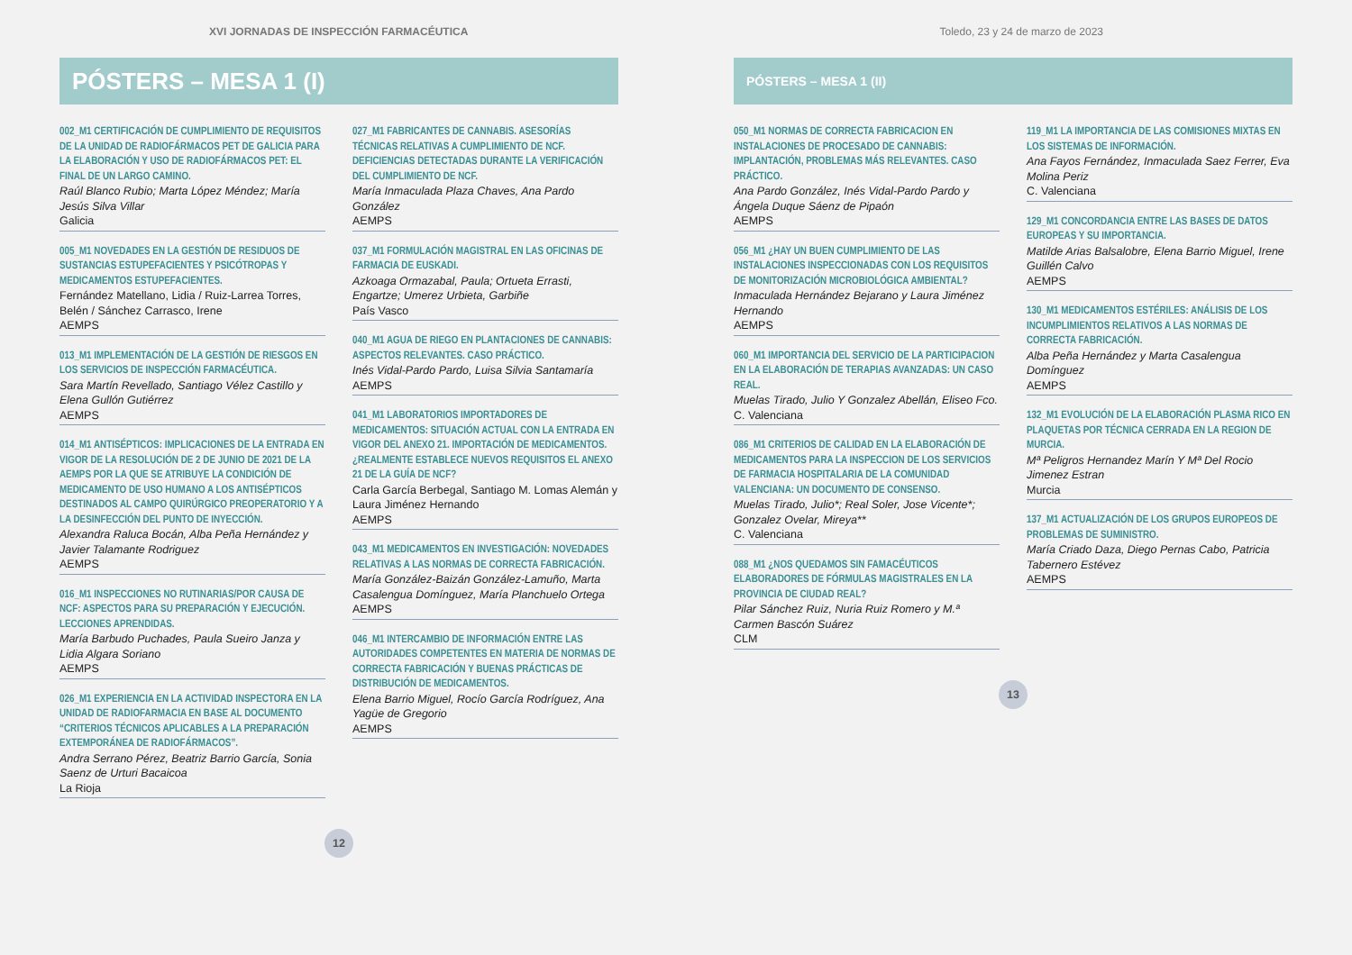XVI JORNADAS DE INSPECCIÓN FARMACÉUTICA
PÓSTERS – MESA 1 (I)
002_M1 CERTIFICACIÓN DE CUMPLIMIENTO DE REQUISITOS DE LA UNIDAD DE RADIOFÁRMACOS PET DE GALICIA PARA LA ELABORACIÓN Y USO DE RADIOFÁRMACOS PET: EL FINAL DE UN LARGO CAMINO.
Raúl Blanco Rubio; Marta López Méndez; María Jesús Silva Villar
Galicia
005_M1 NOVEDADES EN LA GESTIÓN DE RESIDUOS DE SUSTANCIAS ESTUPEFACIENTES Y PSICÓTROPAS Y MEDICAMENTOS ESTUPEFACIENTES.
Fernández Matellano, Lidia / Ruiz-Larrea Torres, Belén / Sánchez Carrasco, Irene
AEMPS
013_M1 IMPLEMENTACIÓN DE LA GESTIÓN DE RIESGOS EN LOS SERVICIOS DE INSPECCIÓN FARMACÉUTICA.
Sara Martín Revellado, Santiago Vélez Castillo y Elena Gullón Gutiérrez
AEMPS
014_M1 ANTISÉPTICOS: IMPLICACIONES DE LA ENTRADA EN VIGOR DE LA RESOLUCIÓN DE 2 DE JUNIO DE 2021 DE LA AEMPS POR LA QUE SE ATRIBUYE LA CONDICIÓN DE MEDICAMENTO DE USO HUMANO A LOS ANTISÉPTICOS DESTINADOS AL CAMPO QUIRÚRGICO PREOPERATORIO Y A LA DESINFECCIÓN DEL PUNTO DE INYECCIÓN.
Alexandra Raluca Bocán, Alba Peña Hernández y Javier Talamante Rodriguez
AEMPS
016_M1 INSPECCIONES NO RUTINARIAS/POR CAUSA DE NCF: ASPECTOS PARA SU PREPARACIÓN Y EJECUCIÓN. LECCIONES APRENDIDAS.
María Barbudo Puchades, Paula Sueiro Janza y Lidia Algara Soriano
AEMPS
026_M1 EXPERIENCIA EN LA ACTIVIDAD INSPECTORA EN LA UNIDAD DE RADIOFARMACIA EN BASE AL DOCUMENTO “CRITERIOS TÉCNICOS APLICABLES A LA PREPARACIÓN EXTEMPORÁNEA DE RADIOFÁRMACOS”.
Andra Serrano Pérez, Beatriz Barrio García, Sonia Saenz de Urturi Bacaicoa
La Rioja
027_M1 FABRICANTES DE CANNABIS. ASESORÍAS TÉCNICAS RELATIVAS A CUMPLIMIENTO DE NCF. DEFICIENCIAS DETECTADAS DURANTE LA VERIFICACIÓN DEL CUMPLIMIENTO DE NCF.
María Inmaculada Plaza Chaves, Ana Pardo González
AEMPS
037_M1 FORMULACIÓN MAGISTRAL EN LAS OFICINAS DE FARMACIA DE EUSKADI.
Azkoaga Ormazabal, Paula; Ortueta Errasti, Engartze; Umerez Urbieta, Garbiñe
País Vasco
040_M1 AGUA DE RIEGO EN PLANTACIONES DE CANNABIS: ASPECTOS RELEVANTES. CASO PRÁCTICO.
Inés Vidal-Pardo Pardo, Luisa Silvia Santamaría
AEMPS
041_M1 LABORATORIOS IMPORTADORES DE MEDICAMENTOS: SITUACIÓN ACTUAL CON LA ENTRADA EN VIGOR DEL ANEXO 21. IMPORTACIÓN DE MEDICAMENTOS. ¿REALMENTE ESTABLECE NUEVOS REQUISITOS EL ANEXO 21 DE LA GUÍA DE NCF?
Carla García Berbegal, Santiago M. Lomas Alemán y Laura Jiménez Hernando
AEMPS
043_M1 MEDICAMENTOS EN INVESTIGACIÓN: NOVEDADES RELATIVAS A LAS NORMAS DE CORRECTA FABRICACIÓN.
María González-Baizán González-Lamuño, Marta Casalengua Domínguez, María Planchuelo Ortega
AEMPS
046_M1 INTERCAMBIO DE INFORMACIÓN ENTRE LAS AUTORIDADES COMPETENTES EN MATERIA DE NORMAS DE CORRECTA FABRICACIÓN Y BUENAS PRÁCTICAS DE DISTRIBUCIÓN DE MEDICAMENTOS.
Elena Barrio Miguel, Rocío García Rodríguez, Ana Yagüe de Gregorio
AEMPS
12
Toledo, 23 y 24 de marzo de 2023
PÓSTERS – MESA 1 (II)
050_M1 NORMAS DE CORRECTA FABRICACION EN INSTALACIONES DE PROCESADO DE CANNABIS: IMPLANTACIÓN, PROBLEMAS MÁS RELEVANTES. CASO PRÁCTICO.
Ana Pardo González, Inés Vidal-Pardo Pardo y Ángela Duque Sáenz de Pipaón
AEMPS
056_M1 ¿HAY UN BUEN CUMPLIMIENTO DE LAS INSTALACIONES INSPECCIONADAS CON LOS REQUISITOS DE MONITORIZACIÓN MICROBIOLÓGICA AMBIENTAL?
Inmaculada Hernández Bejarano y Laura Jiménez Hernando
AEMPS
060_M1 IMPORTANCIA DEL SERVICIO DE LA PARTICIPACION EN LA ELABORACIÓN DE TERAPIAS AVANZADAS: UN CASO REAL.
Muelas Tirado, Julio Y Gonzalez Abellán, Eliseo Fco.
C. Valenciana
086_M1 CRITERIOS DE CALIDAD EN LA ELABORACIÓN DE MEDICAMENTOS PARA LA INSPECCION DE LOS SERVICIOS DE FARMACIA HOSPITALARIA DE LA COMUNIDAD VALENCIANA: UN DOCUMENTO DE CONSENSO.
Muelas Tirado, Julio*; Real Soler, Jose Vicente*; Gonzalez Ovelar, Mireya**
C. Valenciana
088_M1 ¿NOS QUEDAMOS SIN FAMACÉUTICOS ELABORADORES DE FÓRMULAS MAGISTRALES EN LA PROVINCIA DE CIUDAD REAL?
Pilar Sánchez Ruiz, Nuria Ruiz Romero y M.ª Carmen Bascón Suárez
CLM
119_M1 LA IMPORTANCIA DE LAS COMISIONES MIXTAS EN LOS SISTEMAS DE INFORMACIÓN.
Ana Fayos Fernández, Inmaculada Saez Ferrer, Eva Molina Periz
C. Valenciana
129_M1 CONCORDANCIA ENTRE LAS BASES DE DATOS EUROPEAS Y SU IMPORTANCIA.
Matilde Arias Balsalobre, Elena Barrio Miguel, Irene Guillén Calvo
AEMPS
130_M1 MEDICAMENTOS ESTÉRILES: ANÁLISIS DE LOS INCUMPLIMIENTOS RELATIVOS A LAS NORMAS DE CORRECTA FABRICACIÓN.
Alba Peña Hernández y Marta Casalengua Domínguez
AEMPS
132_M1 EVOLUCIÓN DE LA ELABORACIÓN PLASMA RICO EN PLAQUETAS POR TÉCNICA CERRADA EN LA REGION DE MURCIA.
Mª Peligros Hernandez Marín Y Mª Del Rocio Jimenez Estran
Murcia
137_M1 ACTUALIZACIÓN DE LOS GRUPOS EUROPEOS DE PROBLEMAS DE SUMINISTRO.
María Criado Daza, Diego Pernas Cabo, Patricia Tabernero Estévez
AEMPS
13